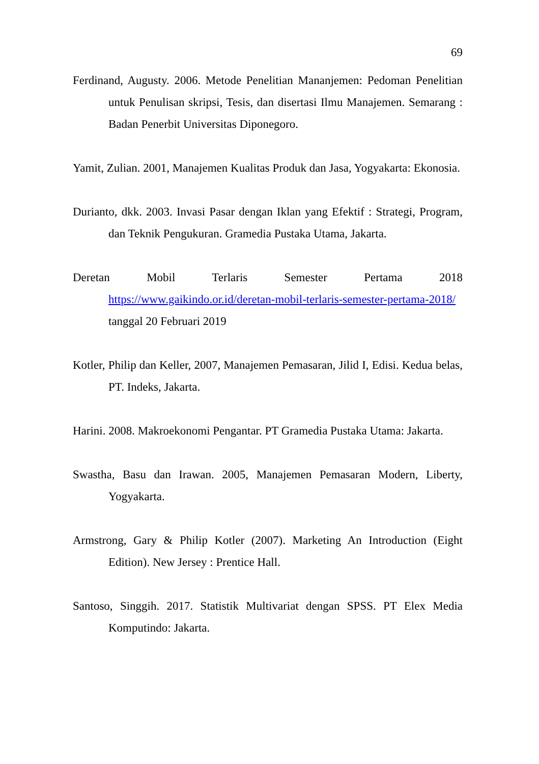69
Ferdinand, Augusty. 2006. Metode Penelitian Mananjemen: Pedoman Penelitian untuk Penulisan skripsi, Tesis, dan disertasi Ilmu Manajemen. Semarang : Badan Penerbit Universitas Diponegoro.
Yamit, Zulian. 2001, Manajemen Kualitas Produk dan Jasa, Yogyakarta: Ekonosia.
Durianto, dkk. 2003. Invasi Pasar dengan Iklan yang Efektif : Strategi, Program, dan Teknik Pengukuran. Gramedia Pustaka Utama, Jakarta.
Deretan Mobil Terlaris Semester Pertama 2018 https://www.gaikindo.or.id/deretan-mobil-terlaris-semester-pertama-2018/ tanggal 20 Februari 2019
Kotler, Philip dan Keller, 2007, Manajemen Pemasaran, Jilid I, Edisi. Kedua belas, PT. Indeks, Jakarta.
Harini. 2008. Makroekonomi Pengantar. PT Gramedia Pustaka Utama: Jakarta.
Swastha, Basu dan Irawan. 2005, Manajemen Pemasaran Modern, Liberty, Yogyakarta.
Armstrong, Gary & Philip Kotler (2007). Marketing An Introduction (Eight Edition). New Jersey : Prentice Hall.
Santoso, Singgih. 2017. Statistik Multivariat dengan SPSS. PT Elex Media Komputindo: Jakarta.